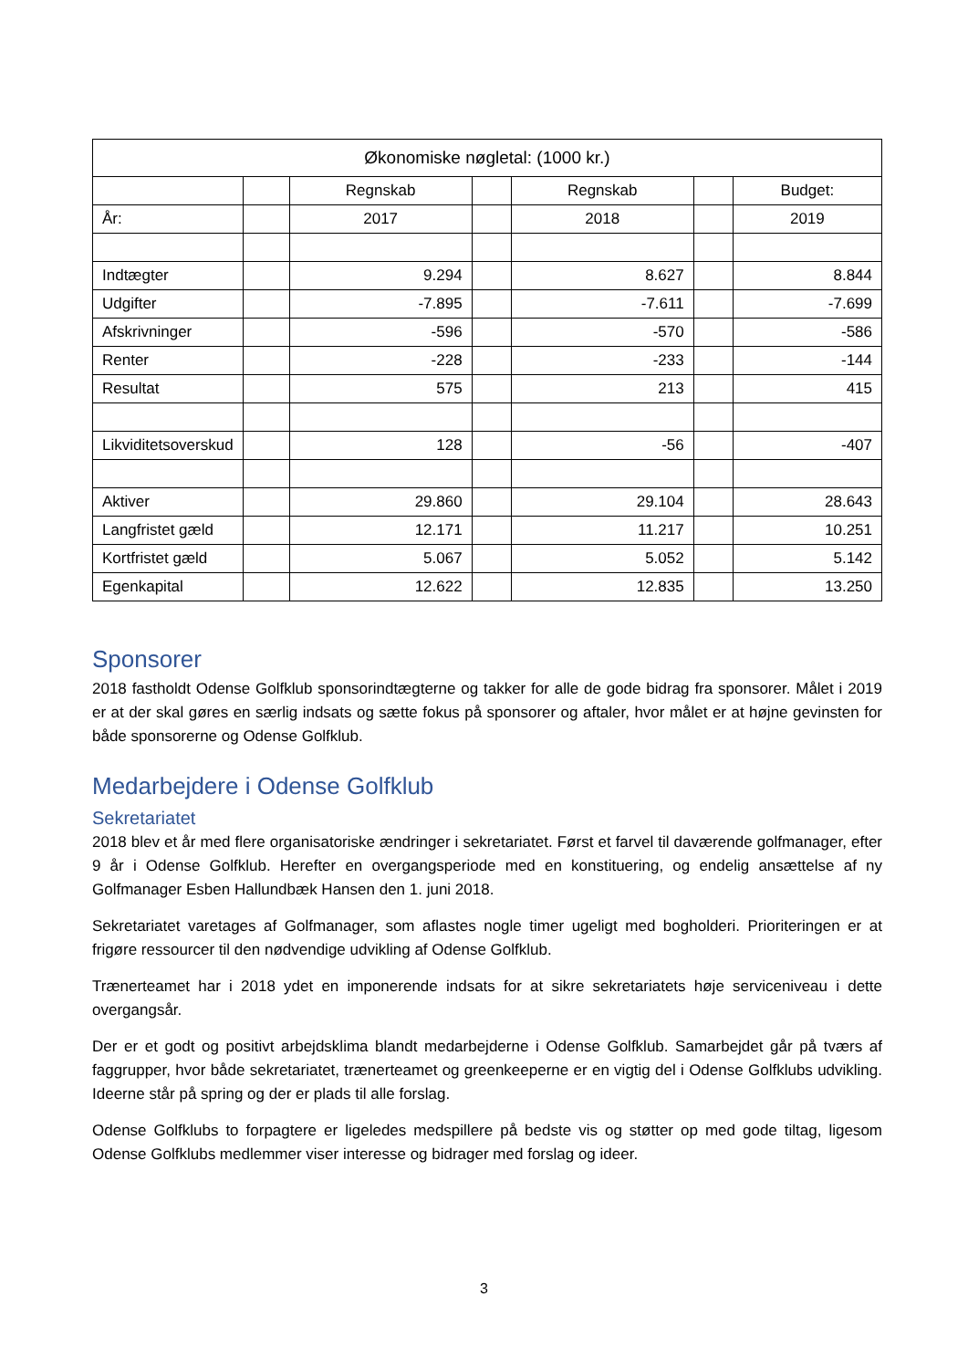| Økonomiske nøgletal: (1000 kr.) | | | | | | |
| | | Regnskab | | Regnskab | | Budget: |
| År: | | 2017 | | 2018 | | 2019 |
| Indtægter | | 9.294 | | 8.627 | | 8.844 |
| Udgifter | | -7.895 | | -7.611 | | -7.699 |
| Afskrivninger | | -596 | | -570 | | -586 |
| Renter | | -228 | | -233 | | -144 |
| Resultat | | 575 | | 213 | | 415 |
| Likviditetsoverskud | | 128 | | -56 | | -407 |
| Aktiver | | 29.860 | | 29.104 | | 28.643 |
| Langfristet gæld | | 12.171 | | 11.217 | | 10.251 |
| Kortfristet gæld | | 5.067 | | 5.052 | | 5.142 |
| Egenkapital | | 12.622 | | 12.835 | | 13.250 |
Sponsorer
2018 fastholdt Odense Golfklub sponsorindtægterne og takker for alle de gode bidrag fra sponsorer. Målet i 2019 er at der skal gøres en særlig indsats og sætte fokus på sponsorer og aftaler, hvor målet er at højne gevinsten for både sponsorerne og Odense Golfklub.
Medarbejdere i Odense Golfklub
Sekretariatet
2018 blev et år med flere organisatoriske ændringer i sekretariatet. Først et farvel til daværende golfmanager, efter 9 år i Odense Golfklub. Herefter en overgangsperiode med en konstituering, og endelig ansættelse af ny Golfmanager Esben Hallundbæk Hansen den 1. juni 2018.
Sekretariatet varetages af Golfmanager, som aflastes nogle timer ugeligt med bogholderi. Prioriteringen er at frigøre ressourcer til den nødvendige udvikling af Odense Golfklub.
Trænerteamet har i 2018 ydet en imponerende indsats for at sikre sekretariatets høje serviceniveau i dette overgangsår.
Der er et godt og positivt arbejdsklima blandt medarbejderne i Odense Golfklub. Samarbejdet går på tværs af faggrupper, hvor både sekretariatet, trænerteamet og greenkeeperne er en vigtig del i Odense Golfklubs udvikling. Ideerne står på spring og der er plads til alle forslag.
Odense Golfklubs to forpagtere er ligeledes medspillere på bedste vis og støtter op med gode tiltag, ligesom Odense Golfklubs medlemmer viser interesse og bidrager med forslag og ideer.
3